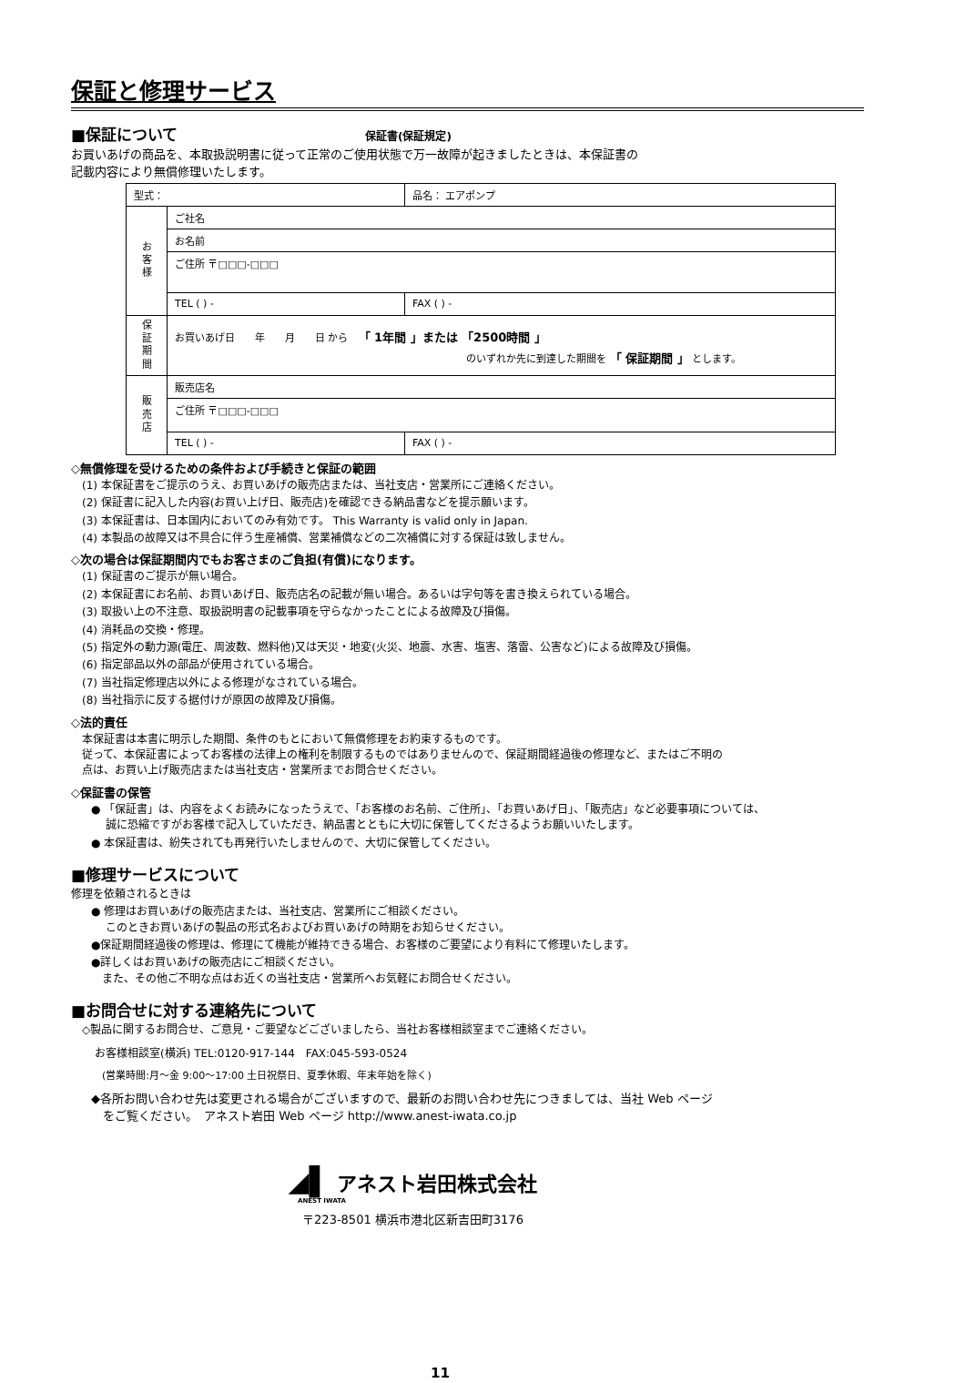保証と修理サービス
■保証について 保証書(保証規定)
お買いあげの商品を、本取扱説明書に従って正常のご使用状態で万一故障が起きましたときは、本保証書の
記載内容により無償修理いたします。
| 型式： | | 品名： エアポンプ |
| お 客 様 | ご社名 | |
| | お名前 | |
| | ご住所 〒□□□-□□□ | |
| | TEL ( ) - | FAX ( ) - |
| 保 証 期 間 | お買いあげ日 年 月 日 から 「 1年間 」または 「2500時間 」 のいずれか先に到達した期間を 「 保証期間 」 とします。 | |
| 販 売 店 | 販売店名 | |
| | ご住所 〒□□□-□□□ | |
| | TEL ( ) - | FAX ( ) - |
◇無償修理を受けるための条件および手続きと保証の範囲
(1) 本保証書をご提示のうえ、お買いあげの販売店または、当社支店・営業所にご連絡ください。
(2) 保証書に記入した内容(お買い上げ日、販売店)を確認できる納品書などを提示願います。
(3) 本保証書は、日本国内においてのみ有効です。 This Warranty is valid only in Japan.
(4) 本製品の故障又は不具合に伴う生産補償、営業補償などの二次補償に対する保証は致しません。
◇次の場合は保証期間内でもお客さまのご負担(有償)になります。
(1) 保証書のご提示が無い場合。
(2) 本保証書にお名前、お買いあげ日、販売店名の記載が無い場合。あるいは字句等を書き換えられている場合。
(3) 取扱い上の不注意、取扱説明書の記載事項を守らなかったことによる故障及び損傷。
(4) 消耗品の交換・修理。
(5) 指定外の動力源(電圧、周波数、燃料他)又は天災・地変(火災、地震、水害、塩害、落雷、公害など)による故障及び損傷。
(6) 指定部品以外の部品が使用されている場合。
(7) 当社指定修理店以外による修理がなされている場合。
(8) 当社指示に反する据付けが原因の故障及び損傷。
◇法的責任
本保証書は本書に明示した期間、条件のもとにおいて無償修理をお約束するものです。
従って、本保証書によってお客様の法律上の権利を制限するものではありませんので、保証期間経過後の修理など、またはご不明の
点は、お買い上げ販売店または当社支店・営業所までお問合せください。
◇保証書の保管
● 「保証書」は、内容をよくお読みになったうえで、「お客様のお名前、ご住所」、「お買いあげ日」、「販売店」など必要事項については、
　 誠に恐縮ですがお客様で記入していただき、納品書とともに大切に保管してくださるようお願いいたします。
● 本保証書は、紛失されても再発行いたしませんので、大切に保管してください。
■修理サービスについて
修理を依頼されるときは
● 修理はお買いあげの販売店または、当社支店、営業所にご相談ください。
　 このときお買いあげの製品の形式名およびお買いあげの時期をお知らせください。
●保証期間経過後の修理は、修理にて機能が維持できる場合、お客様のご要望により有料にて修理いたします。
●詳しくはお買いあげの販売店にご相談ください。
　また、その他ご不明な点はお近くの当社支店・営業所へお気軽にお問合せください。
■お問合せに対する連絡先について
◇製品に関するお問合せ、ご意見・ご要望などございましたら、当社お客様相談室までご連絡ください。
お客様相談室(横浜) TEL:0120-917-144　FAX:045-593-0524
(営業時間:月～金 9:00～17:00 土日祝祭日、夏季休暇、年末年始を除く)
◆各所お問い合わせ先は変更される場合がございますので、最新のお問い合わせ先につきましては、当社 Web ページ
　をご覧ください。　アネスト岩田 Web ページ http://www.anest-iwata.co.jp
◢▌ アネスト岩田株式会社
ANEST IWATA
〒223-8501 横浜市港北区新吉田町3176
11